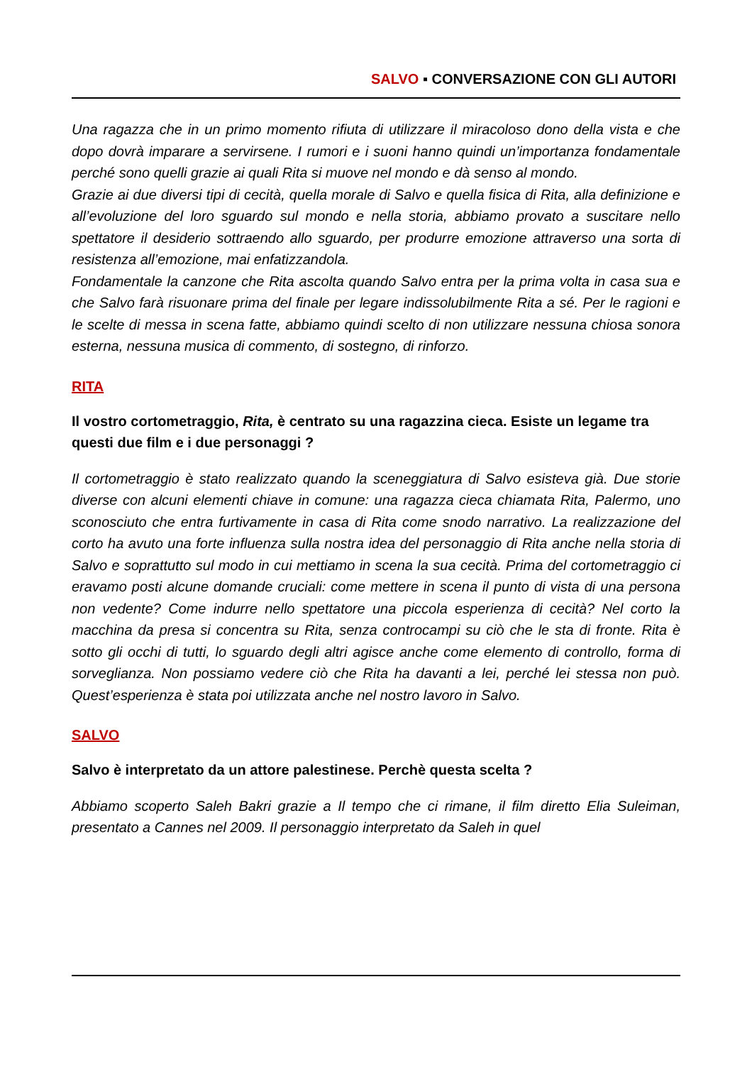SALVO ▪ CONVERSAZIONE CON GLI AUTORI
Una ragazza che in un primo momento rifiuta di utilizzare il miracoloso dono della vista e che dopo dovrà imparare a servirsene. I rumori e i suoni hanno quindi un’importanza fondamentale perché sono quelli grazie ai quali Rita si muove nel mondo e dà senso al mondo.
Grazie ai due diversi tipi di cecità, quella morale di Salvo e quella fisica di Rita, alla definizione e all’evoluzione del loro sguardo sul mondo e nella storia, abbiamo provato a suscitare nello spettatore il desiderio sottraendo allo sguardo, per produrre emozione attraverso una sorta di resistenza all’emozione, mai enfatizzandola.
Fondamentale la canzone che Rita ascolta quando Salvo entra per la prima volta in casa sua e che Salvo farà risuonare prima del finale per legare indissolubilmente Rita a sé. Per le ragioni e le scelte di messa in scena fatte, abbiamo quindi scelto di non utilizzare nessuna chiosa sonora esterna, nessuna musica di commento, di sostegno, di rinforzo.
RITA
Il vostro cortometraggio, Rita, è centrato su una ragazzina cieca. Esiste un legame tra questi due film e i due personaggi ?
Il cortometraggio è stato realizzato quando la sceneggiatura di Salvo esisteva già. Due storie diverse con alcuni elementi chiave in comune: una ragazza cieca chiamata Rita, Palermo, uno sconosciuto che entra furtivamente in casa di Rita come snodo narrativo. La realizzazione del corto ha avuto una forte influenza sulla nostra idea del personaggio di Rita anche nella storia di Salvo e soprattutto sul modo in cui mettiamo in scena la sua cecità. Prima del cortometraggio ci eravamo posti alcune domande cruciali: come mettere in scena il punto di vista di una persona non vedente? Come indurre nello spettatore una piccola esperienza di cecità? Nel corto la macchina da presa si concentra su Rita, senza controcampi su ciò che le sta di fronte. Rita è sotto gli occhi di tutti, lo sguardo degli altri agisce anche come elemento di controllo, forma di sorveglianza. Non possiamo vedere ciò che Rita ha davanti a lei, perché lei stessa non può. Quest’esperienza è stata poi utilizzata anche nel nostro lavoro in Salvo.
SALVO
Salvo è interpretato da un attore palestinese. Perchè questa scelta ?
Abbiamo scoperto Saleh Bakri grazie a Il tempo che ci rimane, il film diretto Elia Suleiman, presentato a Cannes nel 2009. Il personaggio interpretato da Saleh in quel